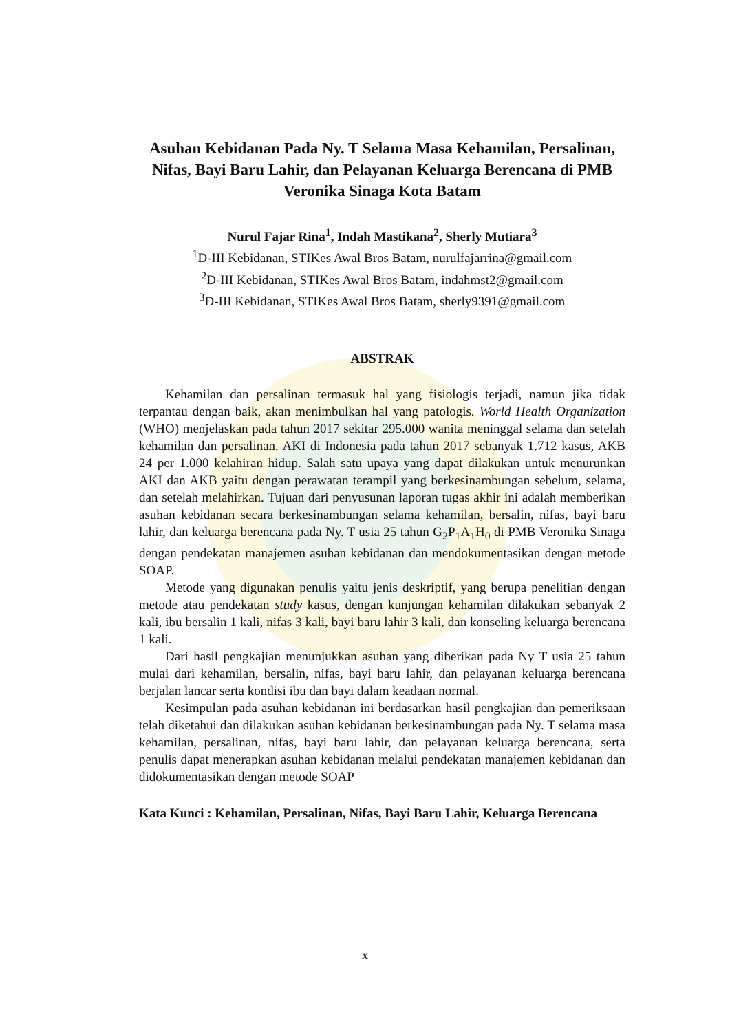Asuhan Kebidanan Pada Ny. T Selama Masa Kehamilan, Persalinan, Nifas, Bayi Baru Lahir, dan Pelayanan Keluarga Berencana di PMB Veronika Sinaga Kota Batam
Nurul Fajar Rina<sup>1</sup>, Indah Mastikana<sup>2</sup>, Sherly Mutiara<sup>3</sup>
<sup>1</sup> D-III Kebidanan, STIKes Awal Bros Batam, nurulfajarrina@gmail.com
<sup>2</sup> D-III Kebidanan, STIKes Awal Bros Batam, indahmst2@gmail.com
<sup>3</sup> D-III Kebidanan, STIKes Awal Bros Batam, sherly9391@gmail.com
ABSTRAK
Kehamilan dan persalinan termasuk hal yang fisiologis terjadi, namun jika tidak terpantau dengan baik, akan menimbulkan hal yang patologis. World Health Organization (WHO) menjelaskan pada tahun 2017 sekitar 295.000 wanita meninggal selama dan setelah kehamilan dan persalinan. AKI di Indonesia pada tahun 2017 sebanyak 1.712 kasus, AKB 24 per 1.000 kelahiran hidup. Salah satu upaya yang dapat dilakukan untuk menurunkan AKI dan AKB yaitu dengan perawatan terampil yang berkesinambungan sebelum, selama, dan setelah melahirkan. Tujuan dari penyusunan laporan tugas akhir ini adalah memberikan asuhan kebidanan secara berkesinambungan selama kehamilan, bersalin, nifas, bayi baru lahir, dan keluarga berencana pada Ny. T usia 25 tahun G<sub>2</sub>P<sub>1</sub>A<sub>1</sub>H<sub>0</sub> di PMB Veronika Sinaga dengan pendekatan manajemen asuhan kebidanan dan mendokumentasikan dengan metode SOAP.
Metode yang digunakan penulis yaitu jenis deskriptif, yang berupa penelitian dengan metode atau pendekatan study kasus, dengan kunjungan kehamilan dilakukan sebanyak 2 kali, ibu bersalin 1 kali, nifas 3 kali, bayi baru lahir 3 kali, dan konseling keluarga berencana 1 kali.
Dari hasil pengkajian menunjukkan asuhan yang diberikan pada Ny T usia 25 tahun mulai dari kehamilan, bersalin, nifas, bayi baru lahir, dan pelayanan keluarga berencana berjalan lancar serta kondisi ibu dan bayi dalam keadaan normal.
Kesimpulan pada asuhan kebidanan ini berdasarkan hasil pengkajian dan pemeriksaan telah diketahui dan dilakukan asuhan kebidanan berkesinambungan pada Ny. T selama masa kehamilan, persalinan, nifas, bayi baru lahir, dan pelayanan keluarga berencana, serta penulis dapat menerapkan asuhan kebidanan melalui pendekatan manajemen kebidanan dan didokumentasikan dengan metode SOAP
Kata Kunci : Kehamilan, Persalinan, Nifas, Bayi Baru Lahir, Keluarga Berencana
x